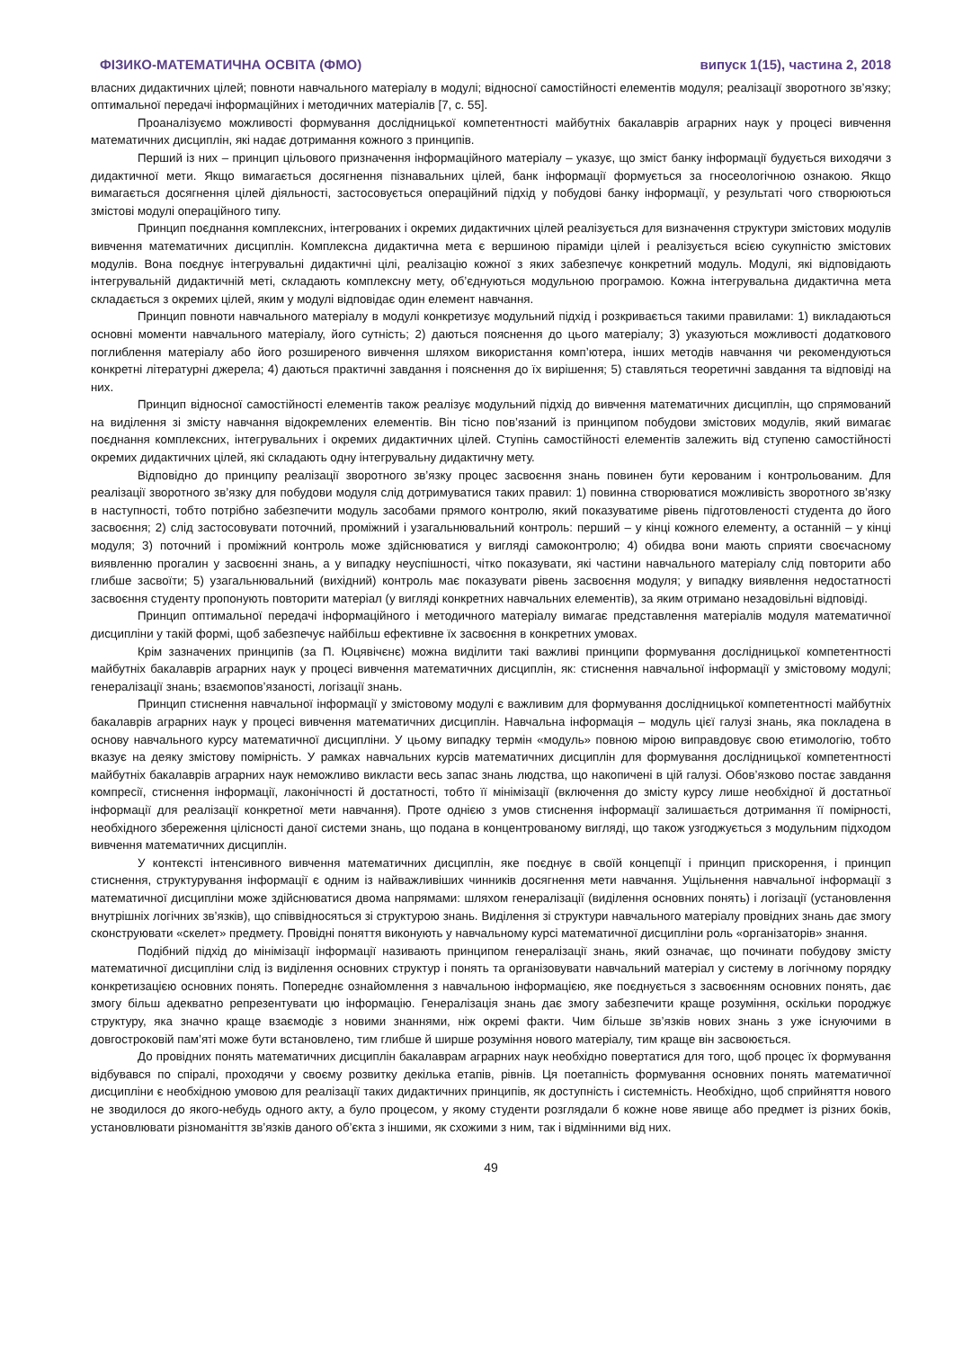ФІЗИКО-МАТЕМАТИЧНА ОСВІТА (ФМО) випуск 1(15), частина 2, 2018
власних дидактичних цілей; повноти навчального матеріалу в модулі; відносної самостійності елементів модуля; реалізації зворотного зв’язку; оптимальної передачі інформаційних і методичних матеріалів [7, с. 55].
Проаналізуємо можливості формування дослідницької компетентності майбутніх бакалаврів аграрних наук у процесі вивчення математичних дисциплін, які надає дотримання кожного з принципів.
Перший із них – принцип цільового призначення інформаційного матеріалу – указує, що зміст банку інформації будується виходячи з дидактичної мети. Якщо вимагається досягнення пізнавальних цілей, банк інформації формується за гносеологічною ознакою. Якщо вимагається досягнення цілей діяльності, застосовується операційний підхід у побудові банку інформації, у результаті чого створюються змістові модулі операційного типу.
Принцип поєднання комплексних, інтегрованих і окремих дидактичних цілей реалізується для визначення структури змістових модулів вивчення математичних дисциплін. Комплексна дидактична мета є вершиною піраміди цілей і реалізується всією сукупністю змістових модулів. Вона поєднує інтегрувальні дидактичні цілі, реалізацію кожної з яких забезпечує конкретний модуль. Модулі, які відповідають інтегрувальній дидактичній меті, складають комплексну мету, об’єднуються модульною програмою. Кожна інтегрувальна дидактична мета складається з окремих цілей, яким у модулі відповідає один елемент навчання.
Принцип повноти навчального матеріалу в модулі конкретизує модульний підхід і розкривається такими правилами: 1) викладаються основні моменти навчального матеріалу, його сутність; 2) даються пояснення до цього матеріалу; 3) указуються можливості додаткового поглиблення матеріалу або його розширеного вивчення шляхом використання комп’ютера, інших методів навчання чи рекомендуються конкретні літературні джерела; 4) даються практичні завдання і пояснення до їх вирішення; 5) ставляться теоретичні завдання та відповіді на них.
Принцип відносної самостійності елементів також реалізує модульний підхід до вивчення математичних дисциплін, що спрямований на виділення зі змісту навчання відокремлених елементів. Він тісно пов’язаний із принципом побудови змістових модулів, який вимагає поєднання комплексних, інтегрувальних і окремих дидактичних цілей. Ступінь самостійності елементів залежить від ступеню самостійності окремих дидактичних цілей, які складають одну інтегрувальну дидактичну мету.
Відповідно до принципу реалізації зворотного зв’язку процес засвоєння знань повинен бути керованим і контрольованим. Для реалізації зворотного зв’язку для побудови модуля слід дотримуватися таких правил: 1) повинна створюватися можливість зворотного зв’язку в наступності, тобто потрібно забезпечити модуль засобами прямого контролю, який показуватиме рівень підготовленості студента до його засвоєння; 2) слід застосовувати поточний, проміжний і узагальнювальний контроль: перший – у кінці кожного елементу, а останній – у кінці модуля; 3) поточний і проміжний контроль може здійснюватися у вигляді самоконтролю; 4) обидва вони мають сприяти своєчасному виявленню прогалин у засвоєнні знань, а у випадку неуспішності, чітко показувати, які частини навчального матеріалу слід повторити або глибше засвоїти; 5) узагальнювальний (вихідний) контроль має показувати рівень засвоєння модуля; у випадку виявлення недостатності засвоєння студенту пропонують повторити матеріал (у вигляді конкретних навчальних елементів), за яким отримано незадовільні відповіді.
Принцип оптимальної передачі інформаційного і методичного матеріалу вимагає представлення матеріалів модуля математичної дисципліни у такій формі, щоб забезпечує найбільш ефективне їх засвоєння в конкретних умовах.
Крім зазначених принципів (за П. Юцявічєнє) можна виділити такі важливі принципи формування дослідницької компетентності майбутніх бакалаврів аграрних наук у процесі вивчення математичних дисциплін, як: стиснення навчальної інформації у змістовому модулі; генералізації знань; взаємопов’язаності, логізації знань.
Принцип стиснення навчальної інформації у змістовому модулі є важливим для формування дослідницької компетентності майбутніх бакалаврів аграрних наук у процесі вивчення математичних дисциплін. Навчальна інформація – модуль цієї галузі знань, яка покладена в основу навчального курсу математичної дисципліни. У цьому випадку термін «модуль» повною мірою виправдовує свою етимологію, тобто вказує на деяку змістову помірність. У рамках навчальних курсів математичних дисциплін для формування дослідницької компетентності майбутніх бакалаврів аграрних наук неможливо викласти весь запас знань людства, що накопичені в цій галузі. Обов’язково постає завдання компресії, стиснення інформації, лаконічності й достатності, тобто її мінімізації (включення до змісту курсу лише необхідної й достатньої інформації для реалізації конкретної мети навчання). Проте однією з умов стиснення інформації залишається дотримання її помірності, необхідного збереження цілісності даної системи знань, що подана в концентрованому вигляді, що також узгоджується з модульним підходом вивчення математичних дисциплін.
У контексті інтенсивного вивчення математичних дисциплін, яке поєднує в своїй концепції і принцип прискорення, і принцип стиснення, структурування інформації є одним із найважливіших чинників досягнення мети навчання. Ущільнення навчальної інформації з математичної дисципліни може здійснюватися двома напрямами: шляхом генералізації (виділення основних понять) і логізації (установлення внутрішніх логічних зв’язків), що співвідносяться зі структурою знань. Виділення зі структури навчального матеріалу провідних знань дає змогу сконструювати «скелет» предмету. Провідні поняття виконують у навчальному курсі математичної дисципліни роль «організаторів» знання.
Подібний підхід до мінімізації інформації називають принципом генералізації знань, який означає, що починати побудову змісту математичної дисципліни слід із виділення основних структур і понять та організовувати навчальний матеріал у систему в логічному порядку конкретизацією основних понять. Попереднє ознайомлення з навчальною інформацією, яке поєднується з засвоєнням основних понять, дає змогу більш адекватно репрезентувати цю інформацію. Генералізація знань дає змогу забезпечити краще розуміння, оскільки породжує структуру, яка значно краще взаємодіє з новими знаннями, ніж окремі факти. Чим більше зв’язків нових знань з уже існуючими в довгостроковій пам’яті може бути встановлено, тим глибше й ширше розуміння нового матеріалу, тим краще він засвоюється.
До провідних понять математичних дисциплін бакалаврам аграрних наук необхідно повертатися для того, щоб процес їх формування відбувався по спіралі, проходячи у своєму розвитку декілька етапів, рівнів. Ця поетапність формування основних понять математичної дисципліни є необхідною умовою для реалізації таких дидактичних принципів, як доступність і системність. Необхідно, щоб сприйняття нового не зводилося до якого-небудь одного акту, а було процесом, у якому студенти розглядали б кожне нове явище або предмет із різних боків, установлювати різноманіття зв’язків даного об’єкта з іншими, як схожими з ним, так і відмінними від них.
49